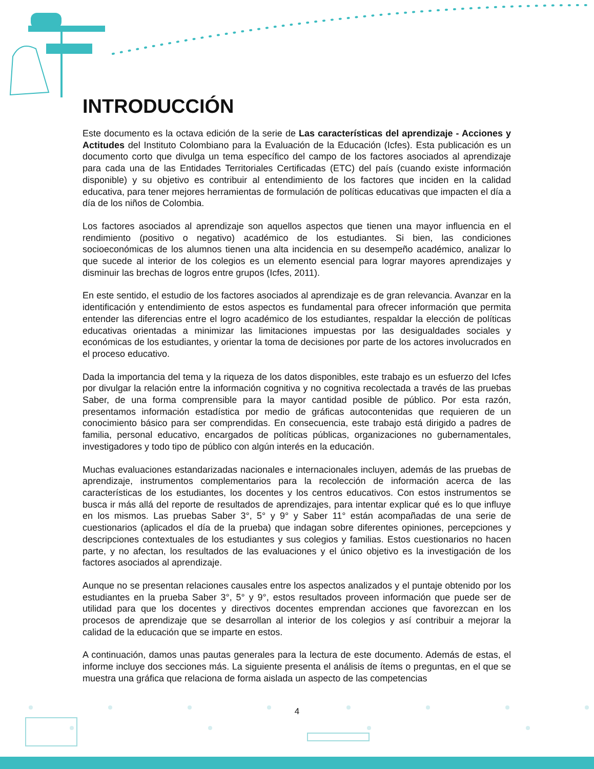INTRODUCCIÓN
Este documento es la octava edición de la serie de Las características del aprendizaje - Acciones y Actitudes del Instituto Colombiano para la Evaluación de la Educación (Icfes). Esta publicación es un documento corto que divulga un tema específico del campo de los factores asociados al aprendizaje para cada una de las Entidades Territoriales Certificadas (ETC) del país (cuando existe información disponible) y su objetivo es contribuir al entendimiento de los factores que inciden en la calidad educativa, para tener mejores herramientas de formulación de políticas educativas que impacten el día a día de los niños de Colombia.
Los factores asociados al aprendizaje son aquellos aspectos que tienen una mayor influencia en el rendimiento (positivo o negativo) académico de los estudiantes. Si bien, las condiciones socioeconómicas de los alumnos tienen una alta incidencia en su desempeño académico, analizar lo que sucede al interior de los colegios es un elemento esencial para lograr mayores aprendizajes y disminuir las brechas de logros entre grupos (Icfes, 2011).
En este sentido, el estudio de los factores asociados al aprendizaje es de gran relevancia. Avanzar en la identificación y entendimiento de estos aspectos es fundamental para ofrecer información que permita entender las diferencias entre el logro académico de los estudiantes, respaldar la elección de políticas educativas orientadas a minimizar las limitaciones impuestas por las desigualdades sociales y económicas de los estudiantes, y orientar la toma de decisiones por parte de los actores involucrados en el proceso educativo.
Dada la importancia del tema y la riqueza de los datos disponibles, este trabajo es un esfuerzo del Icfes por divulgar la relación entre la información cognitiva y no cognitiva recolectada a través de las pruebas Saber, de una forma comprensible para la mayor cantidad posible de público. Por esta razón, presentamos información estadística por medio de gráficas autocontenidas que requieren de un conocimiento básico para ser comprendidas. En consecuencia, este trabajo está dirigido a padres de familia, personal educativo, encargados de políticas públicas, organizaciones no gubernamentales, investigadores y todo tipo de público con algún interés en la educación.
Muchas evaluaciones estandarizadas nacionales e internacionales incluyen, además de las pruebas de aprendizaje, instrumentos complementarios para la recolección de información acerca de las características de los estudiantes, los docentes y los centros educativos. Con estos instrumentos se busca ir más allá del reporte de resultados de aprendizajes, para intentar explicar qué es lo que influye en los mismos. Las pruebas Saber 3°, 5° y 9° y Saber 11° están acompañadas de una serie de cuestionarios (aplicados el día de la prueba) que indagan sobre diferentes opiniones, percepciones y descripciones contextuales de los estudiantes y sus colegios y familias. Estos cuestionarios no hacen parte, y no afectan, los resultados de las evaluaciones y el único objetivo es la investigación de los factores asociados al aprendizaje.
Aunque no se presentan relaciones causales entre los aspectos analizados y el puntaje obtenido por los estudiantes en la prueba Saber 3°, 5° y 9°, estos resultados proveen información que puede ser de utilidad para que los docentes y directivos docentes emprendan acciones que favorezcan en los procesos de aprendizaje que se desarrollan al interior de los colegios y así contribuir a mejorar la calidad de la educación que se imparte en estos.
A continuación, damos unas pautas generales para la lectura de este documento. Además de estas, el informe incluye dos secciones más. La siguiente presenta el análisis de ítems o preguntas, en el que se muestra una gráfica que relaciona de forma aislada un aspecto de las competencias
4